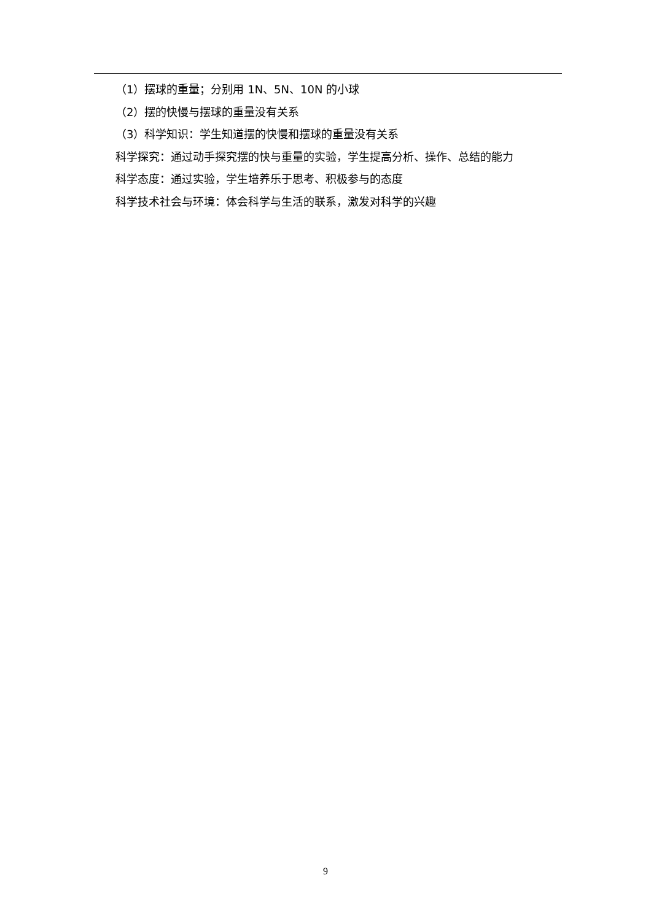（1）摆球的重量；分别用 1N、5N、10N 的小球
（2）摆的快慢与摆球的重量没有关系
（3）科学知识：学生知道摆的快慢和摆球的重量没有关系
科学探究：通过动手探究摆的快与重量的实验，学生提高分析、操作、总结的能力
科学态度：通过实验，学生培养乐于思考、积极参与的态度
科学技术社会与环境：体会科学与生活的联系，激发对科学的兴趣
9